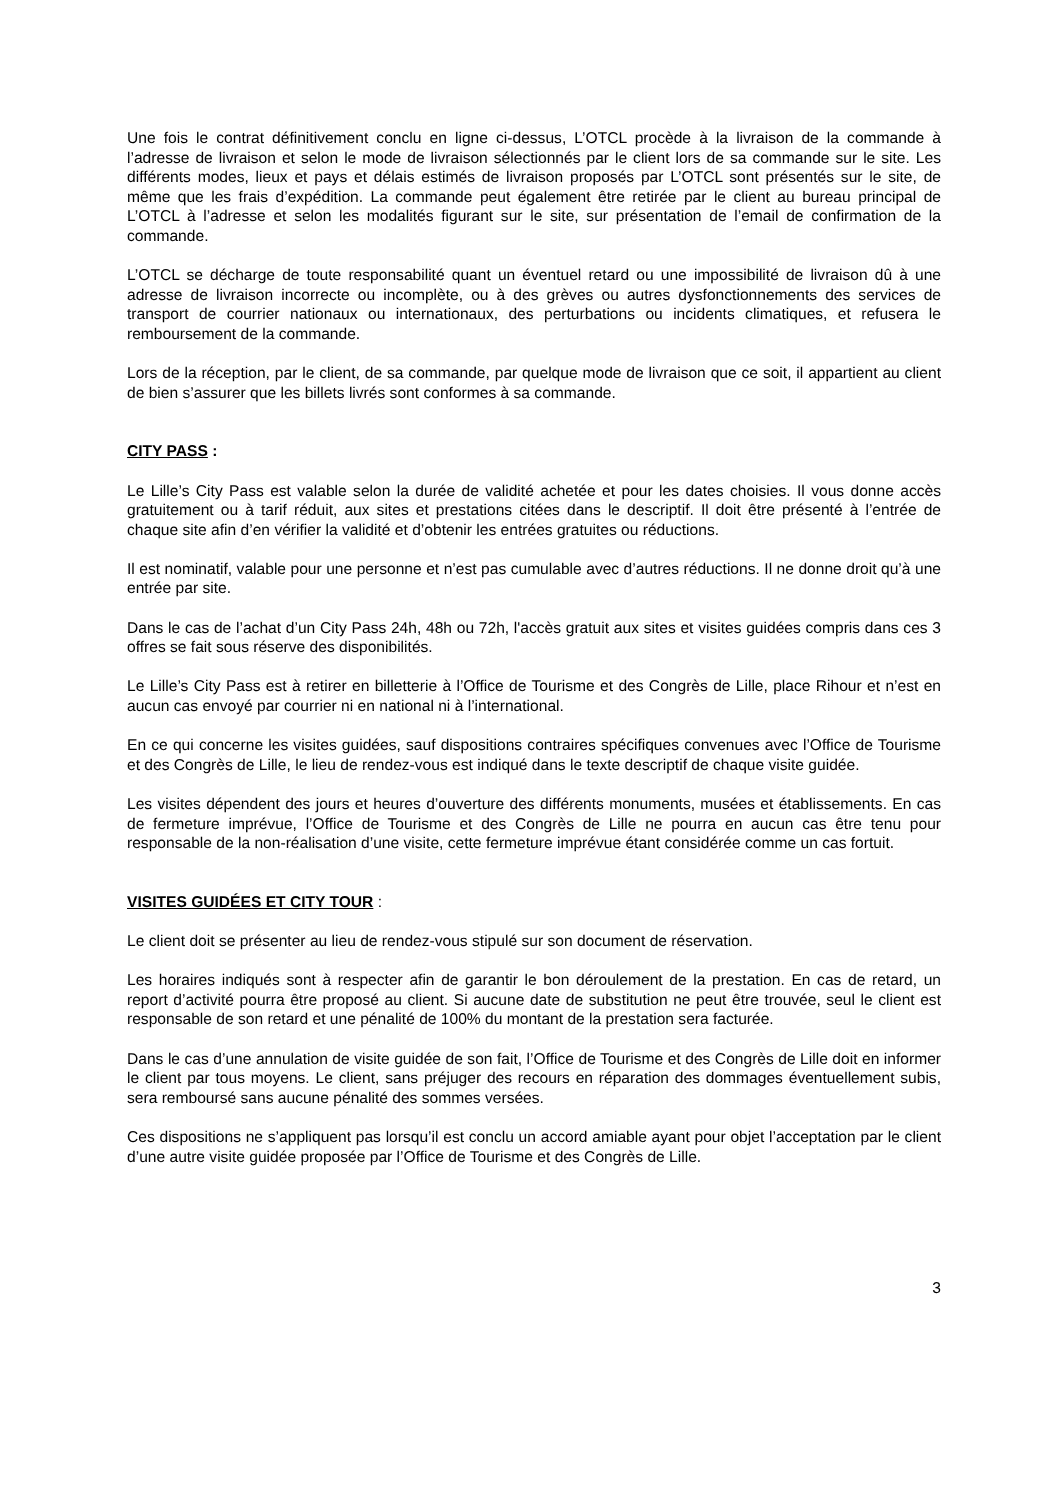Une fois le contrat définitivement conclu en ligne ci-dessus, L’OTCL procède à la livraison de la commande à l’adresse de livraison et selon le mode de livraison sélectionnés par le client lors de sa commande sur le site. Les différents modes, lieux et pays et délais estimés de livraison proposés par L’OTCL sont présentés sur le site, de même que les frais d’expédition. La commande peut également être retirée par le client au bureau principal de L’OTCL à l’adresse et selon les modalités figurant sur le site, sur présentation de l’email de confirmation de la commande.
L’OTCL se décharge de toute responsabilité quant un éventuel retard ou une impossibilité de livraison dû à une adresse de livraison incorrecte ou incomplète, ou à des grèves ou autres dysfonctionnements des services de transport de courrier nationaux ou internationaux, des perturbations ou incidents climatiques, et refusera le remboursement de la commande.
Lors de la réception, par le client, de sa commande, par quelque mode de livraison que ce soit, il appartient au client de bien s’assurer que les billets livrés sont conformes à sa commande.
CITY PASS :
Le Lille’s City Pass est valable selon la durée de validité achetée et pour les dates choisies. Il vous donne accès gratuitement ou à tarif réduit, aux sites et prestations citées dans le descriptif. Il doit être présenté à l’entrée de chaque site afin d’en vérifier la validité et d’obtenir les entrées gratuites ou réductions.
Il est nominatif, valable pour une personne et n’est pas cumulable avec d’autres réductions. Il ne donne droit qu’à une entrée par site.
Dans le cas de l’achat d’un City Pass 24h, 48h ou 72h, l'accès gratuit aux sites et visites guidées compris dans ces 3 offres se fait sous réserve des disponibilités.
Le Lille’s City Pass est à retirer en billetterie à l’Office de Tourisme et des Congrès de Lille, place Rihour et n’est en aucun cas envoyé par courrier ni en national ni à l’international.
En ce qui concerne les visites guidées, sauf dispositions contraires spécifiques convenues avec l’Office de Tourisme et des Congrès de Lille, le lieu de rendez-vous est indiqué dans le texte descriptif de chaque visite guidée.
Les visites dépendent des jours et heures d’ouverture des différents monuments, musées et établissements. En cas de fermeture imprévue, l’Office de Tourisme et des Congrès de Lille ne pourra en aucun cas être tenu pour responsable de la non-réalisation d’une visite, cette fermeture imprévue étant considérée comme un cas fortuit.
VISITES GUIDÉES ET CITY TOUR :
Le client doit se présenter au lieu de rendez-vous stipulé sur son document de réservation.
Les horaires indiqués sont à respecter afin de garantir le bon déroulement de la prestation. En cas de retard, un report d’activité pourra être proposé au client. Si aucune date de substitution ne peut être trouvée, seul le client est responsable de son retard et une pénalité de 100% du montant de la prestation sera facturée.
Dans le cas d’une annulation de visite guidée de son fait, l’Office de Tourisme et des Congrès de Lille doit en informer le client par tous moyens. Le client, sans préjuger des recours en réparation des dommages éventuellement subis, sera remboursé sans aucune pénalité des sommes versées.
Ces dispositions ne s’appliquent pas lorsqu’il est conclu un accord amiable ayant pour objet l’acceptation par le client d’une autre visite guidée proposée par l’Office de Tourisme et des Congrès de Lille.
3